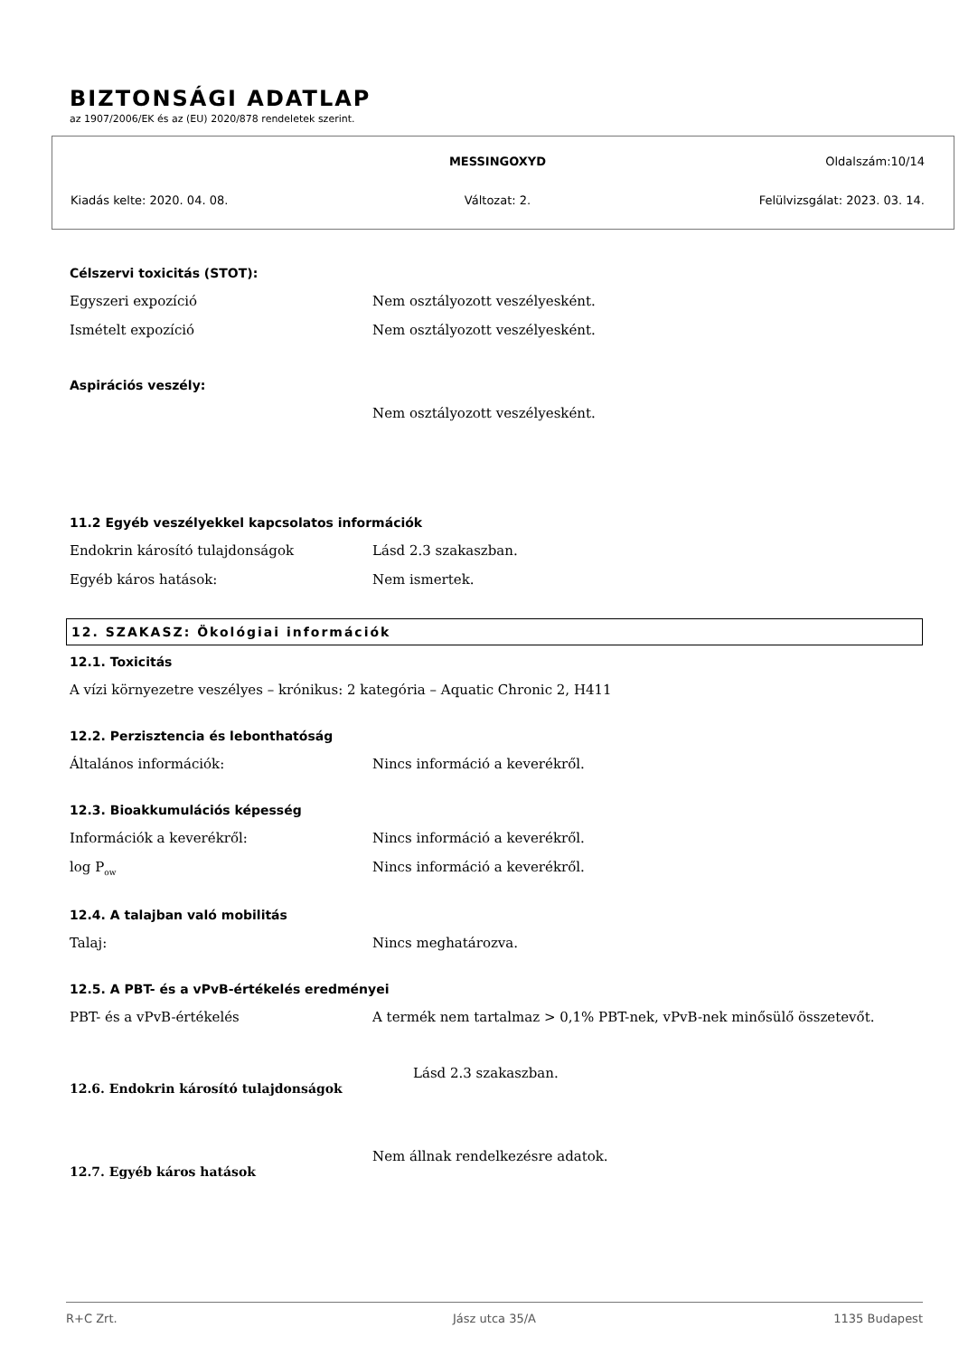BIZTONSÁGI ADATLAP
az 1907/2006/EK és az (EU) 2020/878 rendeletek szerint.
MESSINGOXYD Oldalszám:10/14
Kiadás kelte: 2020. 04. 08. Változat: 2. Felülvizsgálat: 2023. 03. 14.
Célszervi toxicitás (STOT):
Egyszeri expozíció Nem osztályozott veszélyesként.
Ismételt expozíció Nem osztályozott veszélyesként.
Aspirációs veszély:
Nem osztályozott veszélyesként.
11.2 Egyéb veszélyekkel kapcsolatos információk
Endokrin károsító tulajdonságok Lásd 2.3 szakaszban.
Egyéb káros hatások: Nem ismertek.
12. SZAKASZ: Ökológiai információk
12.1. Toxicitás
A vízi környezetre veszélyes – krónikus: 2 kategória – Aquatic Chronic 2, H411
12.2. Perzisztencia és lebonthatóság
Általános információk: Nincs információ a keverékről.
12.3. Bioakkumulációs képesség
Információk a keverékről: Nincs információ a keverékről.
log P<sub>ow</sub> Nincs információ a keverékről.
12.4. A talajban való mobilitás
Talaj: Nincs meghatározva.
12.5. A PBT- és a vPvB-értékelés eredményei
PBT- és a vPvB-értékelés A termék nem tartalmaz > 0,1% PBT-nek, vPvB-nek minősülő összetevőt.
12.6. Endokrin károsító tulajdonságok
Lásd 2.3 szakaszban.
12.7. Egyéb káros hatások
Nem állnak rendelkezésre adatok.
R+C Zrt. Jász utca 35/A 1135 Budapest